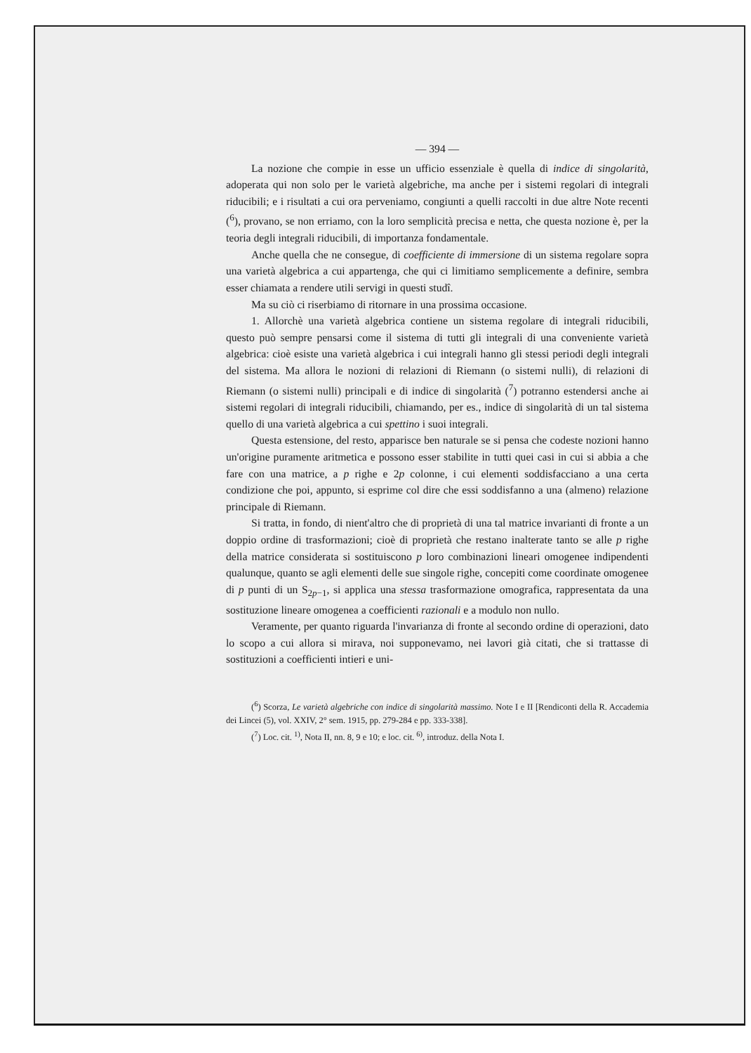— 394 —
La nozione che compie in esse un ufficio essenziale è quella di indice di singolarità, adoperata qui non solo per le varietà algebriche, ma anche per i sistemi regolari di integrali riducibili; e i risultati a cui ora perveniamo, congiunti a quelli raccolti in due altre Note recenti (<sup>6</sup>), provano, se non erriamo, con la loro semplicità precisa e netta, che questa nozione è, per la teoria degli integrali riducibili, di importanza fondamentale.
Anche quella che ne consegue, di coefficiente di immersione di un sistema regolare sopra una varietà algebrica a cui appartenga, che qui ci limitiamo semplicemente a definire, sembra esser chiamata a rendere utili servigi in questi studî.
Ma su ciò ci riserbiamo di ritornare in una prossima occasione.
1. Allorchè una varietà algebrica contiene un sistema regolare di integrali riducibili, questo può sempre pensarsi come il sistema di tutti gli integrali di una conveniente varietà algebrica: cioè esiste una varietà algebrica i cui integrali hanno gli stessi periodi degli integrali del sistema. Ma allora le nozioni di relazioni di Riemann (o sistemi nulli), di relazioni di Riemann (o sistemi nulli) principali e di indice di singolarità (<sup>7</sup>) potranno estendersi anche ai sistemi regolari di integrali riducibili, chiamando, per es., indice di singolarità di un tal sistema quello di una varietà algebrica a cui spettino i suoi integrali.
Questa estensione, del resto, apparisce ben naturale se si pensa che codeste nozioni hanno un'origine puramente aritmetica e possono esser stabilite in tutti quei casi in cui si abbia a che fare con una matrice, a p righe e 2p colonne, i cui elementi soddisfacciano a una certa condizione che poi, appunto, si esprime col dire che essi soddisfanno a una (almeno) relazione principale di Riemann.
Si tratta, in fondo, di nient'altro che di proprietà di una tal matrice invarianti di fronte a un doppio ordine di trasformazioni; cioè di proprietà che restano inalterate tanto se alle p righe della matrice considerata si sostituiscono p loro combinazioni lineari omogenee indipendenti qualunque, quanto se agli elementi delle sue singole righe, concepiti come coordinate omogenee di p punti di un S<sub>2p−1</sub>, si applica una stessa trasformazione omografica, rappresentata da una sostituzione lineare omogenea a coefficienti razionali e a modulo non nullo.
Veramente, per quanto riguarda l'invarianza di fronte al secondo ordine di operazioni, dato lo scopo a cui allora si mirava, noi supponevamo, nei lavori già citati, che si trattasse di sostituzioni a coefficienti intieri e uni-
(<sup>6</sup>) Scorza, Le varietà algebriche con indice di singolarità massimo. Note I e II [Rendiconti della R. Accademia dei Lincei (5), vol. XXIV, 2° sem. 1915, pp. 279-284 e pp. 333-338].
(<sup>7</sup>) Loc. cit. <sup>1)</sup>, Nota II, nn. 8, 9 e 10; e loc. cit. <sup>6)</sup>, introduz. della Nota I.